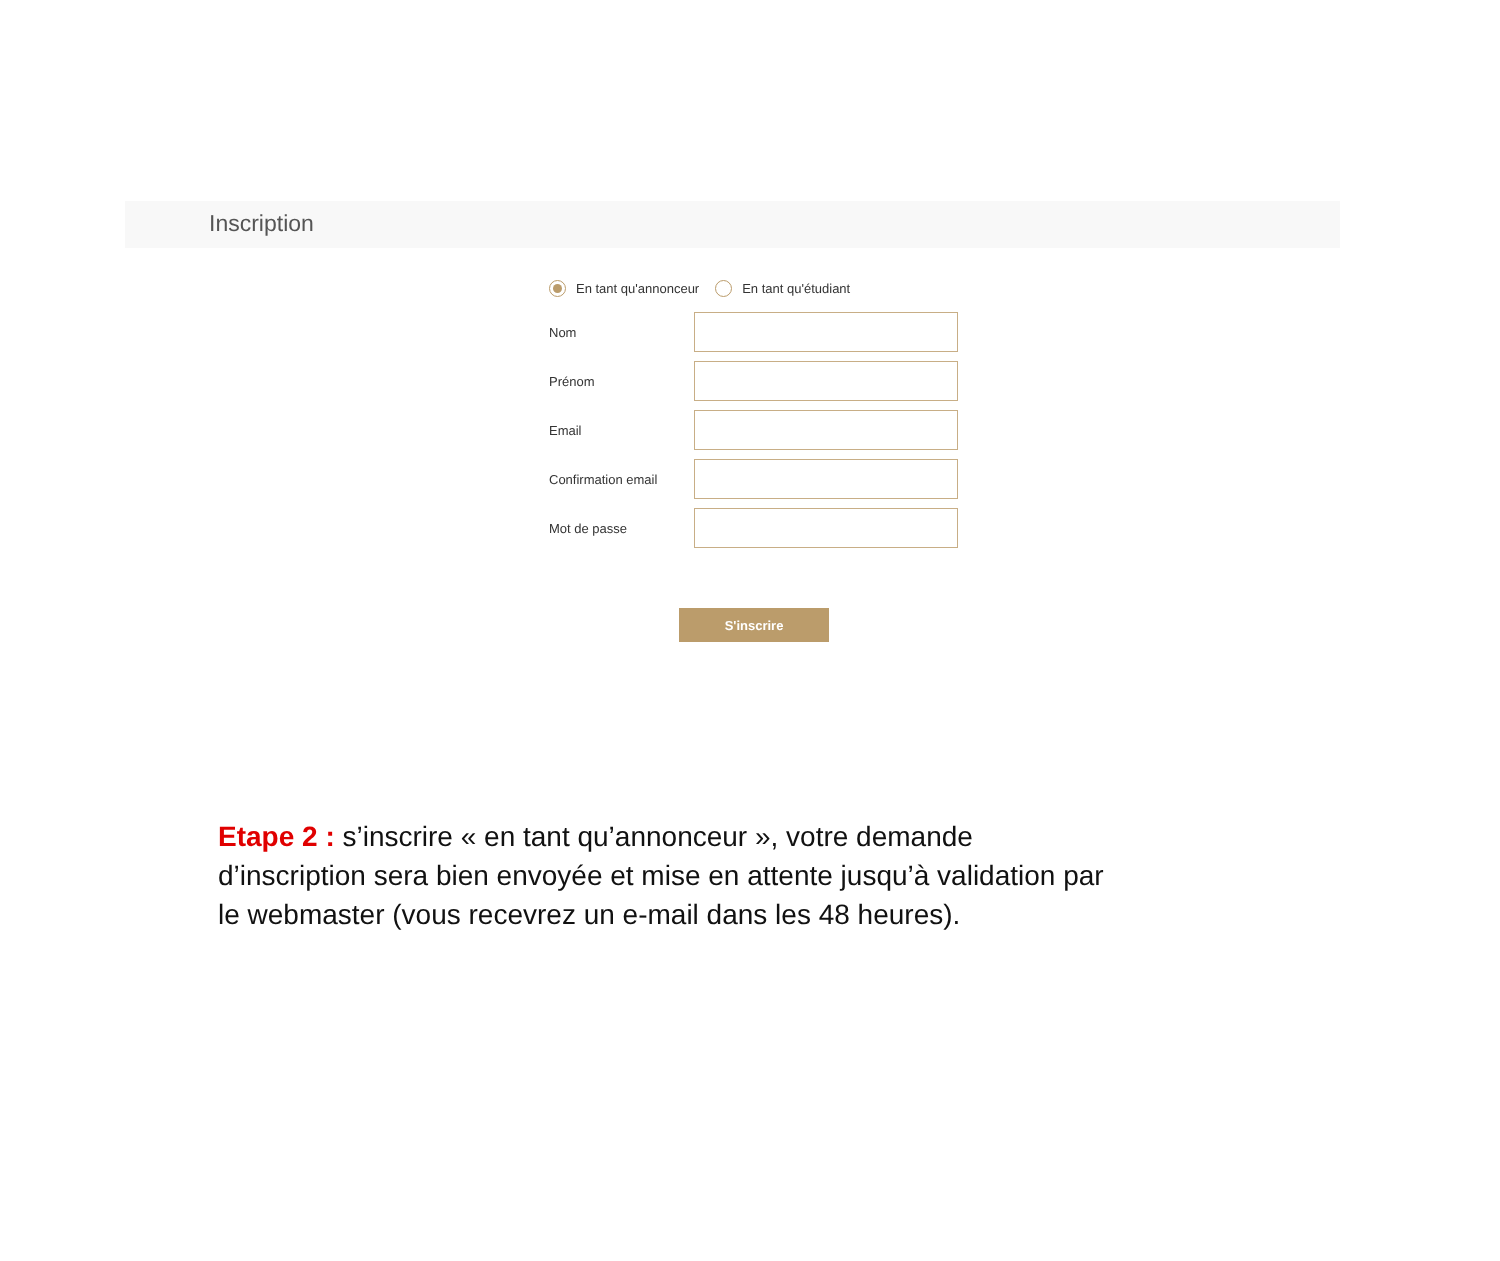Inscription
En tant qu'annonceur En tant qu'étudiant
Nom
Prénom
Email
Confirmation email
Mot de passe
S'inscrire
Etape 2 : s’inscrire « en tant qu’annonceur », votre demande d’inscription sera bien envoyée et mise en attente jusqu’à validation par le webmaster (vous recevrez un e-mail dans les 48 heures).